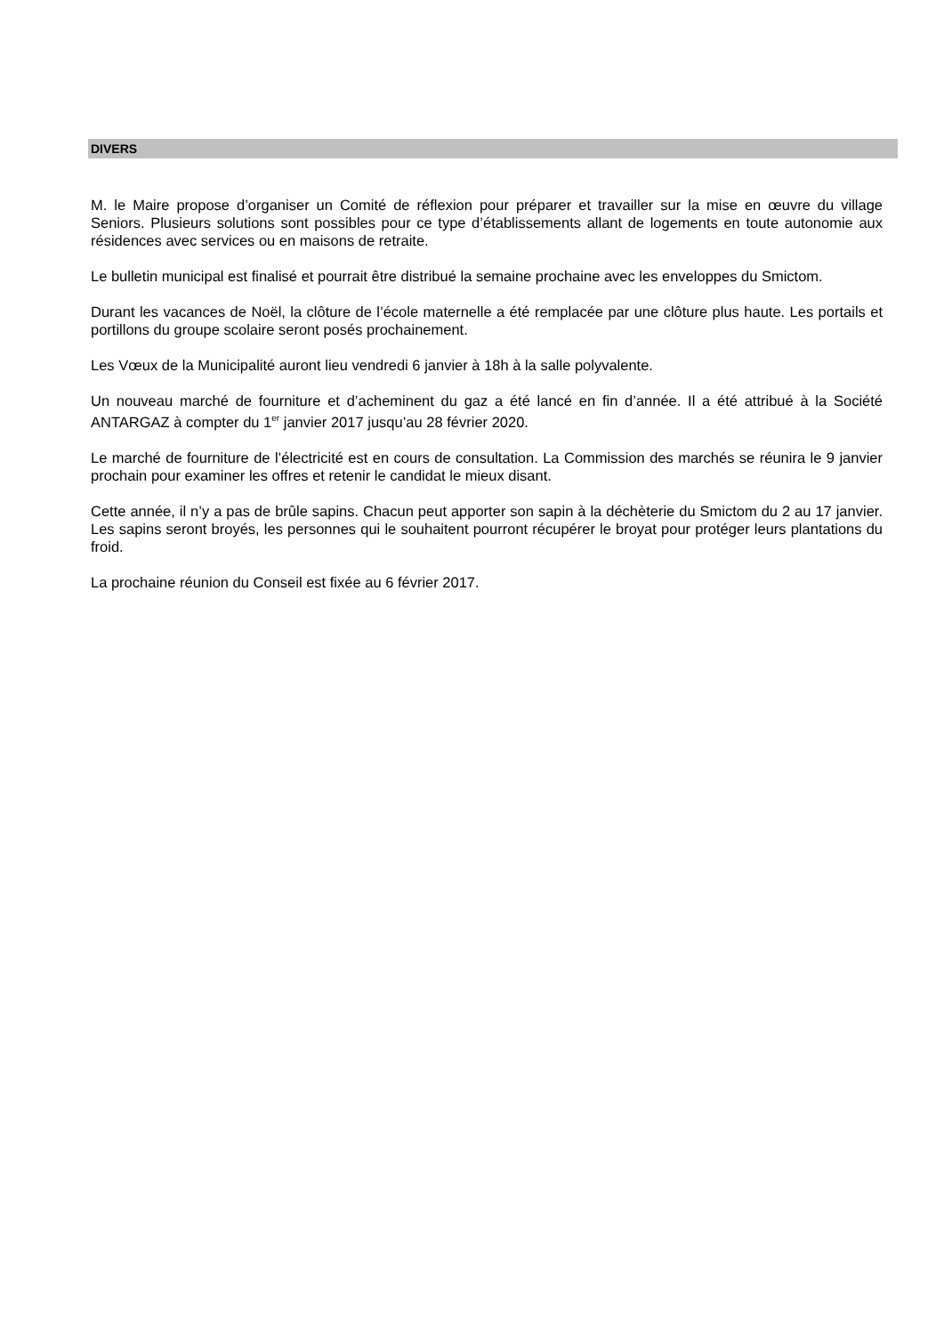DIVERS
M. le Maire propose d’organiser un Comité de réflexion pour préparer et travailler sur la mise en œuvre du village Seniors. Plusieurs solutions sont possibles pour ce type d’établissements allant de logements en toute autonomie aux résidences avec services ou en maisons de retraite.
Le bulletin municipal est finalisé et pourrait être distribué la semaine prochaine avec les enveloppes du Smictom.
Durant les vacances de Noël, la clôture de l’école maternelle a été remplacée par une clôture plus haute. Les portails et portillons du groupe scolaire seront posés prochainement.
Les Vœux de la Municipalité auront lieu vendredi 6 janvier à 18h à la salle polyvalente.
Un nouveau marché de fourniture et d’acheminent du gaz a été lancé en fin d’année. Il a été attribué à la Société ANTARGAZ à compter du 1<sup>er</sup> janvier 2017 jusqu’au 28 février 2020.
Le marché de fourniture de l’électricité est en cours de consultation. La Commission des marchés se réunira le 9 janvier prochain pour examiner les offres et retenir le candidat le mieux disant.
Cette année, il n’y a pas de brûle sapins. Chacun peut apporter son sapin à la déchèterie du Smictom du 2 au 17 janvier. Les sapins seront broyés, les personnes qui le souhaitent pourront récupérer le broyat pour protéger leurs plantations du froid.
La prochaine réunion du Conseil est fixée au 6 février 2017.